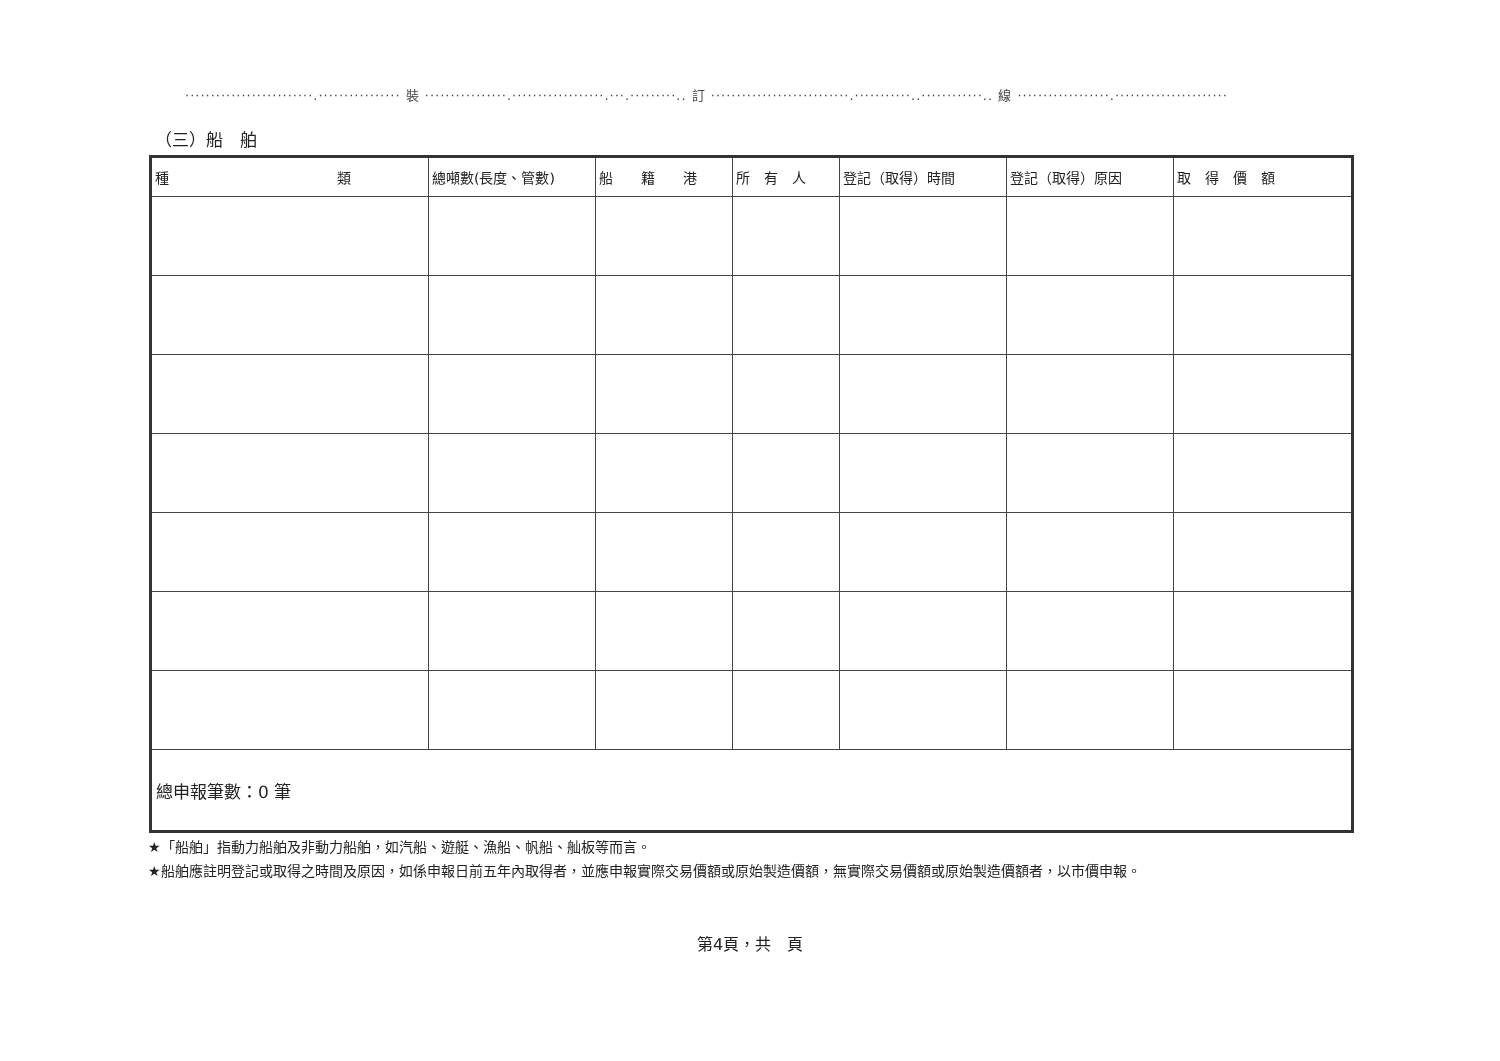·························.················ 裝 ················.··················.···.·········.. 訂 ···························.···········..············.. 線 ··················.······················
（三）船　舶
| 種 類 | 總噸數(長度、管數) | 船 籍 港 | 所 有 人 | 登記（取得）時間 | 登記（取得）原因 | 取 得 價 額 |
| --- | --- | --- | --- | --- | --- | --- |
| 總申報筆數：0 筆 | | | | | | |
★「船舶」指動力船舶及非動力船舶，如汽船、遊艇、漁船、帆船、舢板等而言。
★船舶應註明登記或取得之時間及原因，如係申報日前五年內取得者，並應申報實際交易價額或原始製造價額，無實際交易價額或原始製造價額者，以市價申報。
第4頁，共　頁